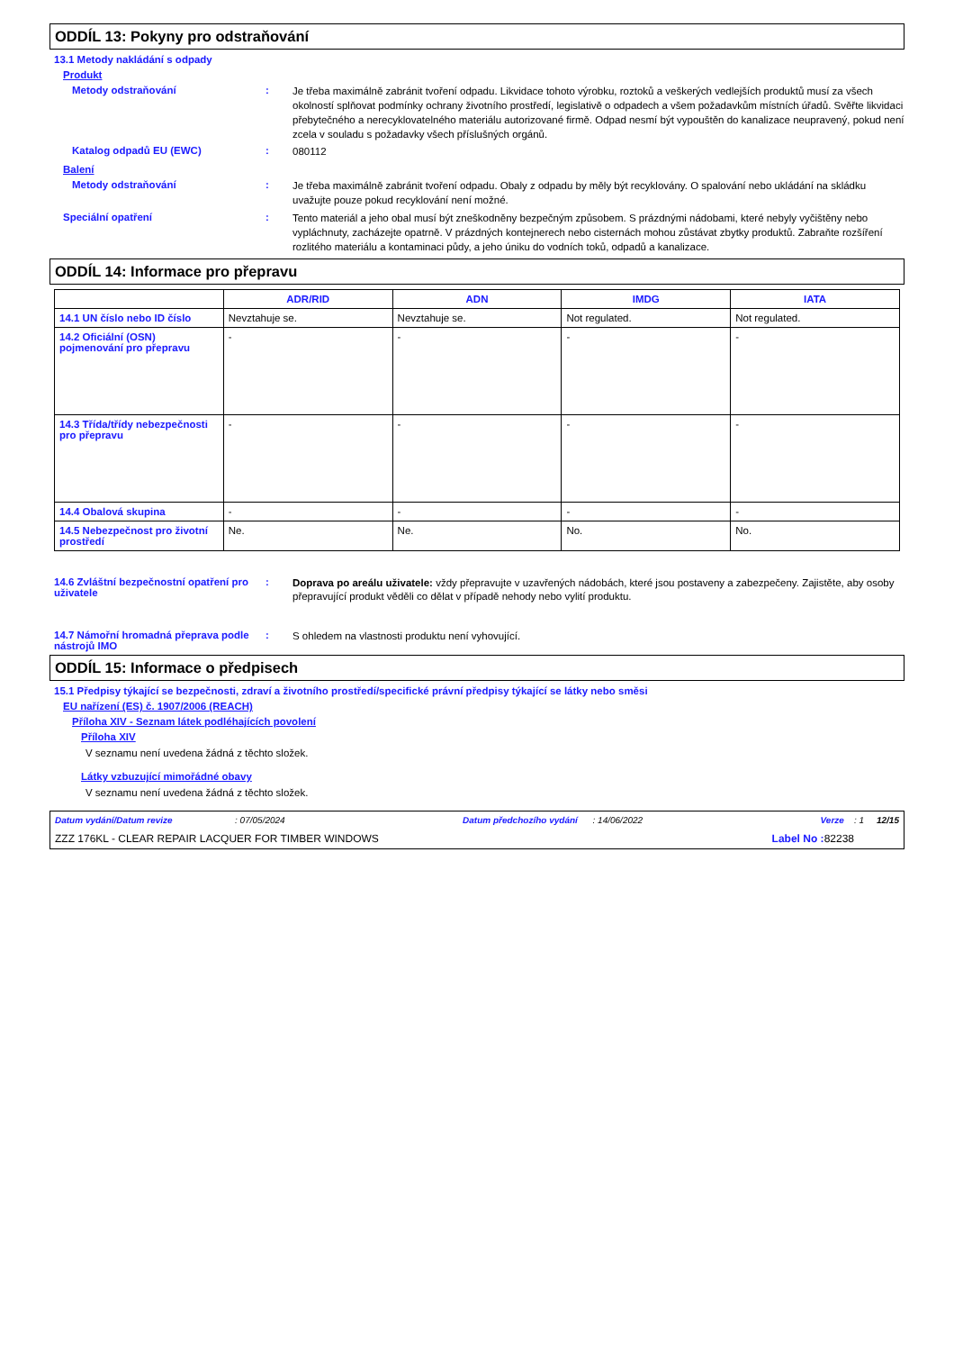ODDÍL 13: Pokyny pro odstraňování
13.1 Metody nakládání s odpady
Produkt
Metody odstraňování :
Je třeba maximálně zabránit tvoření odpadu. Likvidace tohoto výrobku, roztoků a veškerých vedlejších produktů musí za všech okolností splňovat podmínky ochrany životního prostředí, legislativě o odpadech a všem požadavkům místních úřadů. Svěřte likvidaci přebytečného a nerecyklovatelného materiálu autorizované firmě. Odpad nesmí být vypouštěn do kanalizace neupravený, pokud není zcela v souladu s požadavky všech příslušných orgánů.
Katalog odpadů EU (EWC) :
080112
Balení
Metody odstraňování :
Je třeba maximálně zabránit tvoření odpadu. Obaly z odpadu by měly být recyklovány. O spalování nebo ukládání na skládku uvažujte pouze pokud recyklování není možné.
Speciální opatření :
Tento materiál a jeho obal musí být zneškodněny bezpečným způsobem. S prázdnými nádobami, které nebyly vyčištěny nebo vypláchnuty, zacházejte opatrně. V prázdných kontejnerech nebo cisternách mohou zůstávat zbytky produktů. Zabraňte rozšíření rozlitého materiálu a kontaminaci půdy, a jeho úniku do vodních toků, odpadů a kanalizace.
ODDÍL 14: Informace pro přepravu
| | ADR/RID | ADN | IMDG | IATA |
| --- | --- | --- | --- | --- |
| 14.1 UN číslo nebo ID číslo | Nevztahuje se. | Nevztahuje se. | Not regulated. | Not regulated. |
| 14.2 Oficiální (OSN) pojmenování pro přepravu | - | - | - | - |
| 14.3 Třída/třídy nebezpečnosti pro přepravu | - | - | - | - |
| 14.4 Obalová skupina | - | - | - | - |
| 14.5 Nebezpečnost pro životní prostředí | Ne. | Ne. | No. | No. |
14.6 Zvláštní bezpečnostní opatření pro uživatele
:
Doprava po areálu uživatele: vždy přepravujte v uzavřených nádobách, které jsou postaveny a zabezpečeny. Zajistěte, aby osoby přepravující produkt věděli co dělat v případě nehody nebo vylití produktu.
14.7 Námořní hromadná přeprava podle nástrojů IMO
:
S ohledem na vlastnosti produktu není vyhovující.
ODDÍL 15: Informace o předpisech
15.1 Předpisy týkající se bezpečnosti, zdraví a životního prostředí/specifické právní předpisy týkající se látky nebo směsi
EU nařízení (ES) č. 1907/2006 (REACH)
Příloha XIV - Seznam látek podléhajících povolení
Příloha XIV
V seznamu není uvedena žádná z těchto složek.
Látky vzbuzující mimořádné obavy
V seznamu není uvedena žádná z těchto složek.
Datum vydání/Datum revize : 07/05/2024 Datum předchozího vydání : 14/06/2022 Verze : 1 12/15
ZZZ 176KL - CLEAR REPAIR LACQUER FOR TIMBER WINDOWS Label No : 82238